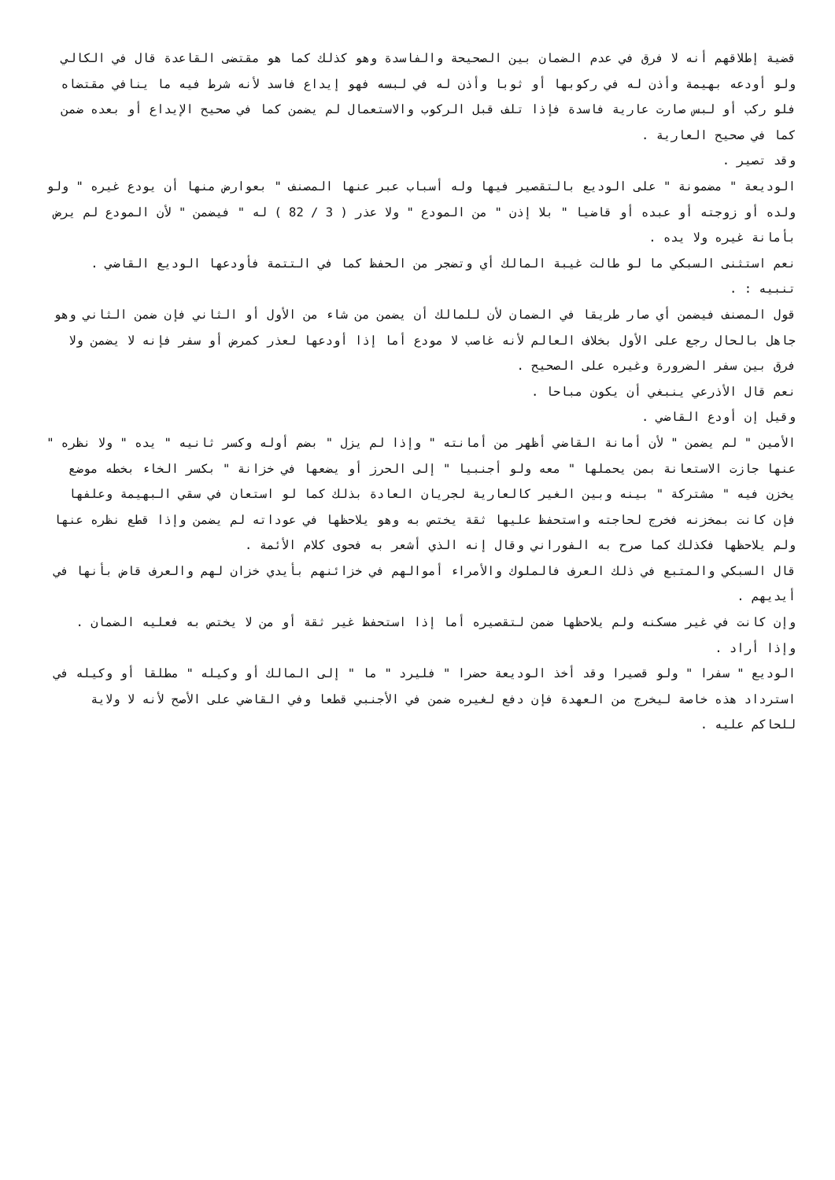قضية إطلاقهم أنه لا فرق في عدم الضمان بين الصحيحة والفاسدة وهو كذلك كما هو مقتضى القاعدة قال في الكالي ولو أودعه بهيمة وأذن له في ركوبها أو ثوبا وأذن له في لبسه فهو إيداع فاسد لأنه شرط فيه ما ينافي مقتضاه فلو ركب أو لبس صارت عارية فاسدة فإذا تلف قبل الركوب والاستعمال لم يضمن كما في صحيح الإيداع أو بعده ضمن كما في صحيح العارية .
وقد تصير .
الوديعة " مضمونة " على الوديع بالتقصير فيها وله أسباب عبر عنها المصنف " بعوارض منها أن يودع غيره " ولو ولده أو زوجته أو عبده أو قاضيا " بلا إذن " من المودع " ولا عذر ( 3 / 82 ) له " فيضمن " لأن المودع لم يرض بأمانة غيره ولا يده .
نعم استثنى السبكي ما لو طالت غيبة المالك أي وتضجر من الحفظ كما في التتمة فأودعها الوديع القاضي .
تنبيه : .
قول المصنف فيضمن أي صار طريقا في الضمان لأن للمالك أن يضمن من شاء من الأول أو الثاني فإن ضمن الثاني وهو جاهل بالحال رجع على الأول بخلاف العالم لأنه غاصب لا مودع أما إذا أودعها لعذر كمرض أو سفر فإنه لا يضمن ولا فرق بين سفر الضرورة وغيره على الصحيح .
نعم قال الأذرعي ينبغي أن يكون مباحا .
وقيل إن أودع القاضي .
الأمين " لم يضمن " لأن أمانة القاضي أظهر من أمانته " وإذا لم يزل " بضم أوله وكسر ثانيه " يده " ولا نظره " عنها جازت الاستعانة بمن يحملها " معه ولو أجنبيا " إلى الحرز أو يضعها في خزانة " بكسر الخاء بخطه موضع يخزن فيه " مشتركة " بينه وبين الغير كالعارية لجريان العادة بذلك كما لو استعان في سقي البهيمة وعلفها فإن كانت بمخزنه فخرج لحاجته واستحفظ عليها ثقة يختص به وهو يلاحظها في عوداته لم يضمن وإذا قطع نظره عنها ولم يلاحظها فكذلك كما صرح به الفوراني وقال إنه الذي أشعر به فحوى كلام الأئمة .
قال السبكي والمتبع في ذلك العرف فالملوك والأمراء أموالهم في خزائنهم بأيدي خزان لهم والعرف قاض بأنها في أيديهم .
وإن كانت في غير مسكنه ولم يلاحظها ضمن لتقصيره أما إذا استحفظ غير ثقة أو من لا يختص به فعليه الضمان .
وإذا أراد .
الوديع " سفرا " ولو قصيرا وقد أخذ الوديعة حضرا " فليرد " ما " إلى المالك أو وكيله " مطلقا أو وكيله في استرداد هذه خاصة ليخرج من العهدة فإن دفع لغيره ضمن في الأجنبي قطعا وفي القاضي على الأصح لأنه لا ولاية للحاكم عليه .